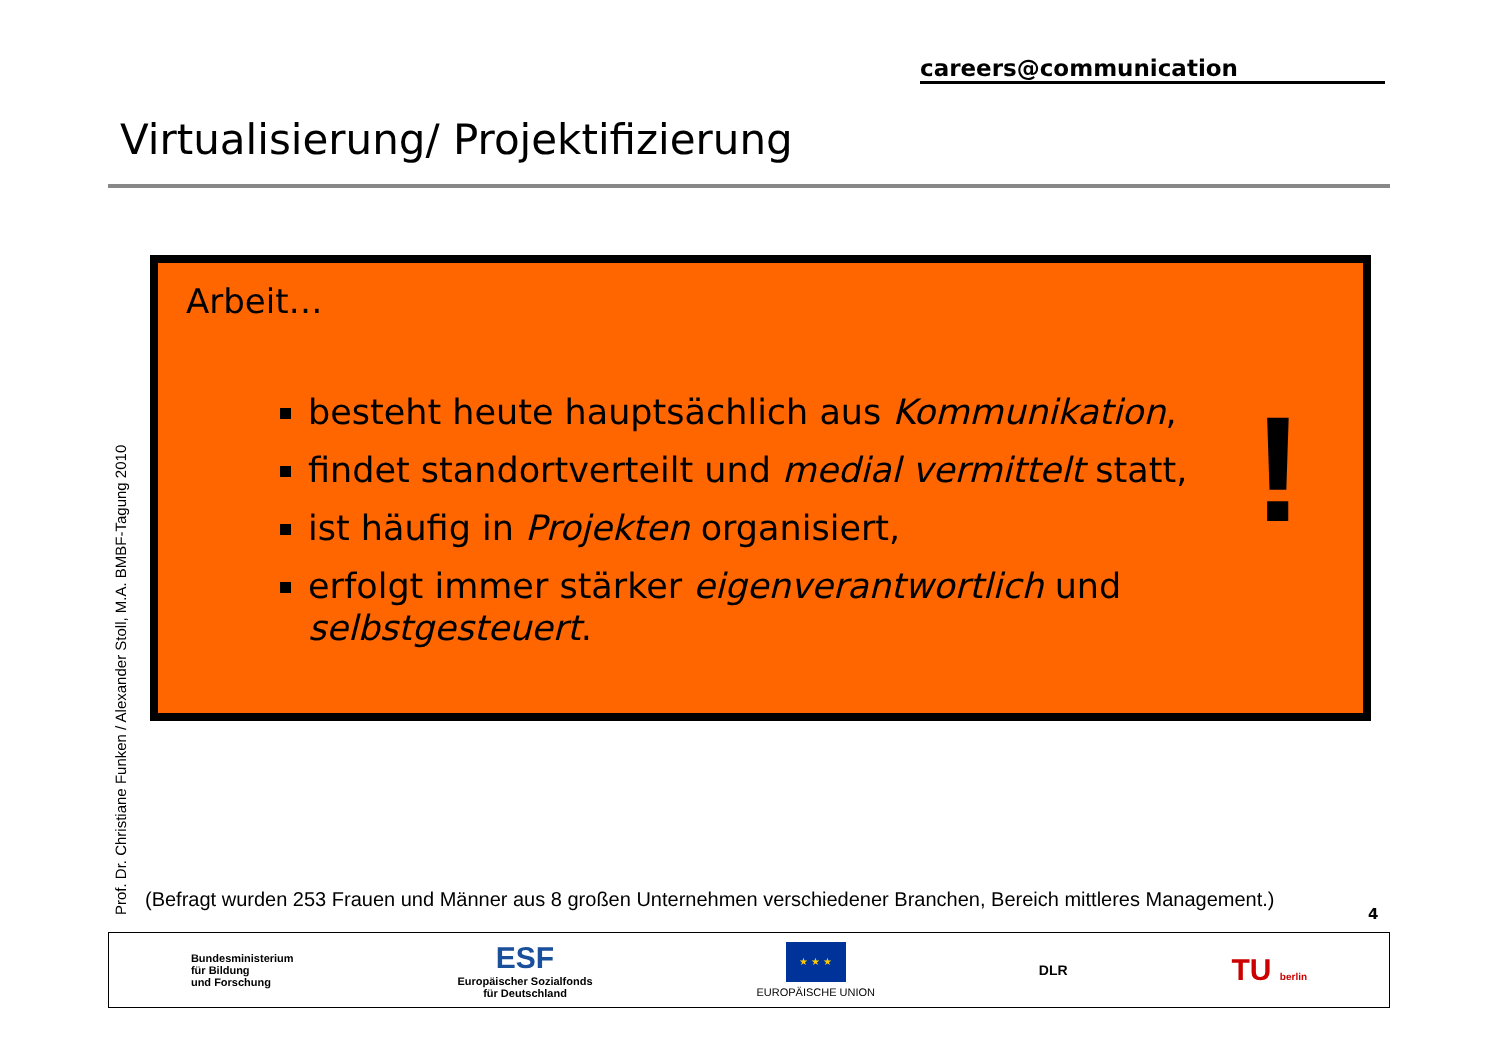careers@communication
Virtualisierung/ Projektifizierung
Arbeit…
besteht heute hauptsächlich aus Kommunikation,
findet standortverteilt und medial vermittelt statt,
ist häufig in Projekten organisiert,
erfolgt immer stärker eigenverantwortlich und selbstgesteuert.
!
Prof. Dr. Christiane Funken / Alexander Stoll, M.A. BMBF-Tagung 2010
(Befragt wurden 253 Frauen und Männer aus 8 großen Unternehmen verschiedener Branchen, Bereich mittleres Management.)
4
Bundesministerium
für Bildung
und Forschung
ESF
Europäischer Sozialfonds
für Deutschland
★ ★ ★
EUROPÄISCHE UNION
DLR
TU berlin